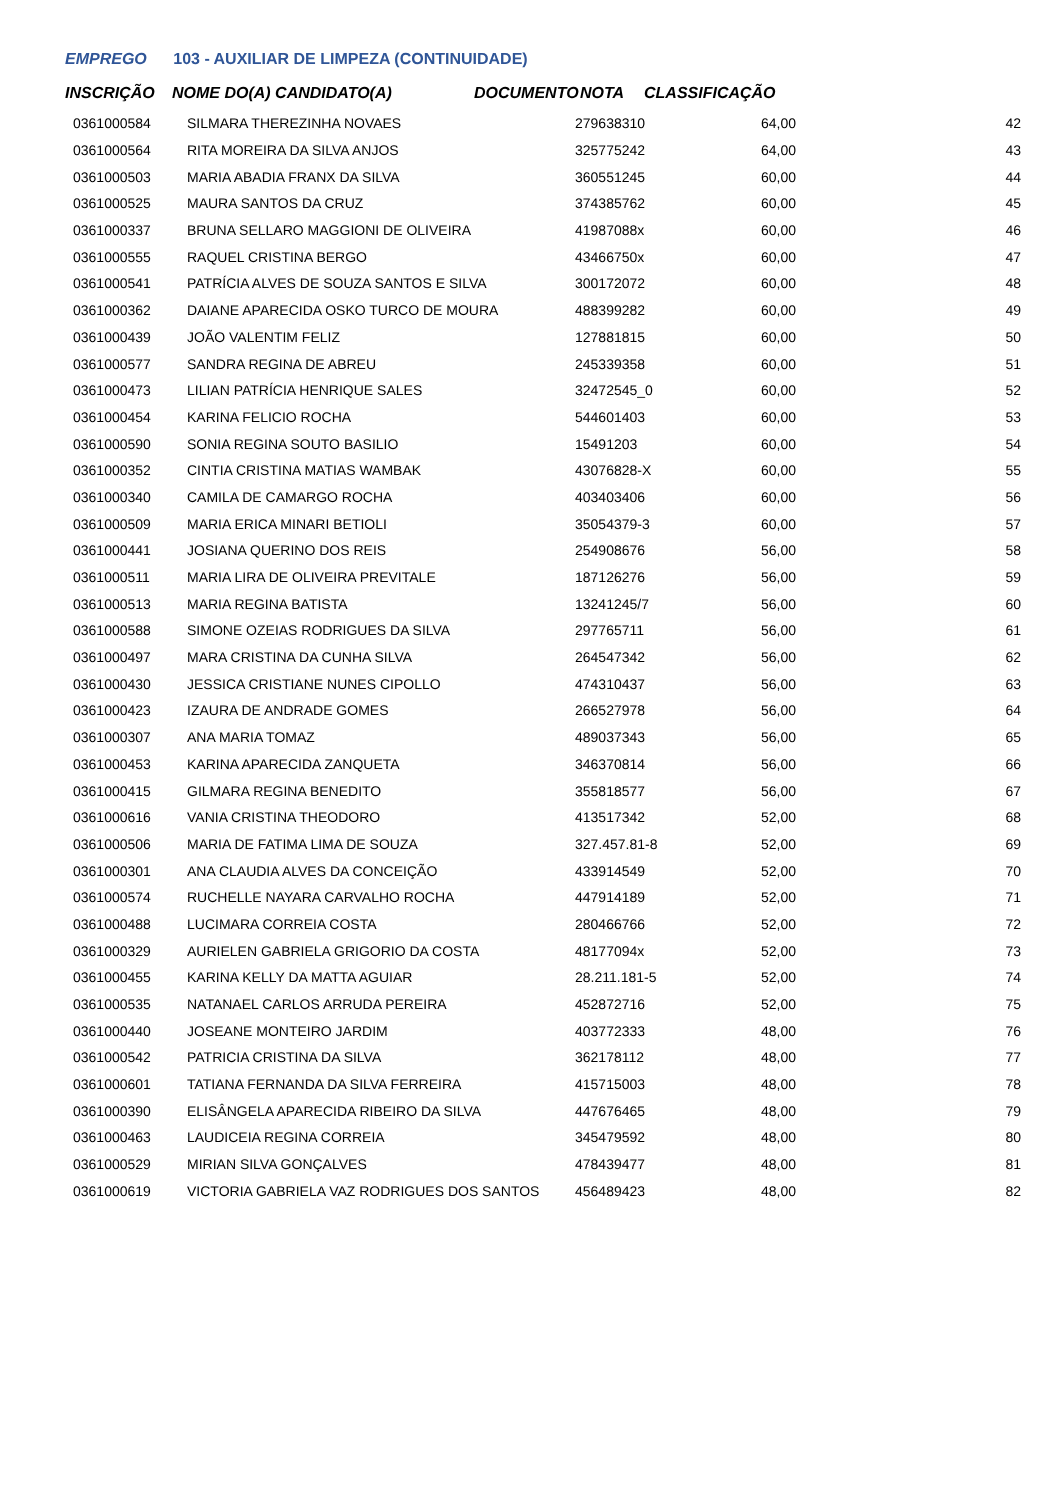EMPREGO 103 - AUXILIAR DE LIMPEZA (CONTINUIDADE)
INSCRIÇÃO NOME DO(A) CANDIDATO(A) DOCUMENTO NOTA CLASSIFICAÇÃO
| 0361000584 | SILMARA THEREZINHA NOVAES | 279638310 | 64,00 | 42 |
| 0361000564 | RITA MOREIRA DA SILVA ANJOS | 325775242 | 64,00 | 43 |
| 0361000503 | MARIA ABADIA FRANX DA SILVA | 360551245 | 60,00 | 44 |
| 0361000525 | MAURA SANTOS DA CRUZ | 374385762 | 60,00 | 45 |
| 0361000337 | BRUNA SELLARO MAGGIONI DE OLIVEIRA | 41987088x | 60,00 | 46 |
| 0361000555 | RAQUEL CRISTINA BERGO | 43466750x | 60,00 | 47 |
| 0361000541 | PATRÍCIA ALVES DE SOUZA SANTOS E SILVA | 300172072 | 60,00 | 48 |
| 0361000362 | DAIANE APARECIDA OSKO TURCO DE MOURA | 488399282 | 60,00 | 49 |
| 0361000439 | JOÃO VALENTIM FELIZ | 127881815 | 60,00 | 50 |
| 0361000577 | SANDRA REGINA DE ABREU | 245339358 | 60,00 | 51 |
| 0361000473 | LILIAN PATRÍCIA HENRIQUE SALES | 32472545_0 | 60,00 | 52 |
| 0361000454 | KARINA FELICIO ROCHA | 544601403 | 60,00 | 53 |
| 0361000590 | SONIA REGINA SOUTO BASILIO | 15491203 | 60,00 | 54 |
| 0361000352 | CINTIA CRISTINA MATIAS WAMBAK | 43076828-X | 60,00 | 55 |
| 0361000340 | CAMILA DE CAMARGO ROCHA | 403403406 | 60,00 | 56 |
| 0361000509 | MARIA ERICA MINARI BETIOLI | 35054379-3 | 60,00 | 57 |
| 0361000441 | JOSIANA QUERINO DOS REIS | 254908676 | 56,00 | 58 |
| 0361000511 | MARIA LIRA DE OLIVEIRA PREVITALE | 187126276 | 56,00 | 59 |
| 0361000513 | MARIA REGINA BATISTA | 13241245/7 | 56,00 | 60 |
| 0361000588 | SIMONE OZEIAS RODRIGUES DA SILVA | 297765711 | 56,00 | 61 |
| 0361000497 | MARA CRISTINA DA CUNHA SILVA | 264547342 | 56,00 | 62 |
| 0361000430 | JESSICA CRISTIANE NUNES CIPOLLO | 474310437 | 56,00 | 63 |
| 0361000423 | IZAURA DE ANDRADE GOMES | 266527978 | 56,00 | 64 |
| 0361000307 | ANA MARIA TOMAZ | 489037343 | 56,00 | 65 |
| 0361000453 | KARINA APARECIDA ZANQUETA | 346370814 | 56,00 | 66 |
| 0361000415 | GILMARA REGINA BENEDITO | 355818577 | 56,00 | 67 |
| 0361000616 | VANIA CRISTINA THEODORO | 413517342 | 52,00 | 68 |
| 0361000506 | MARIA DE FATIMA LIMA DE SOUZA | 327.457.81-8 | 52,00 | 69 |
| 0361000301 | ANA CLAUDIA ALVES DA CONCEIÇÃO | 433914549 | 52,00 | 70 |
| 0361000574 | RUCHELLE NAYARA CARVALHO ROCHA | 447914189 | 52,00 | 71 |
| 0361000488 | LUCIMARA CORREIA COSTA | 280466766 | 52,00 | 72 |
| 0361000329 | AURIELEN GABRIELA GRIGORIO DA COSTA | 48177094x | 52,00 | 73 |
| 0361000455 | KARINA KELLY DA MATTA AGUIAR | 28.211.181-5 | 52,00 | 74 |
| 0361000535 | NATANAEL CARLOS ARRUDA PEREIRA | 452872716 | 52,00 | 75 |
| 0361000440 | JOSEANE MONTEIRO JARDIM | 403772333 | 48,00 | 76 |
| 0361000542 | PATRICIA CRISTINA DA SILVA | 362178112 | 48,00 | 77 |
| 0361000601 | TATIANA FERNANDA DA SILVA FERREIRA | 415715003 | 48,00 | 78 |
| 0361000390 | ELISÂNGELA APARECIDA RIBEIRO DA SILVA | 447676465 | 48,00 | 79 |
| 0361000463 | LAUDICEIA REGINA CORREIA | 345479592 | 48,00 | 80 |
| 0361000529 | MIRIAN SILVA GONÇALVES | 478439477 | 48,00 | 81 |
| 0361000619 | VICTORIA GABRIELA VAZ RODRIGUES DOS SANTOS | 456489423 | 48,00 | 82 |